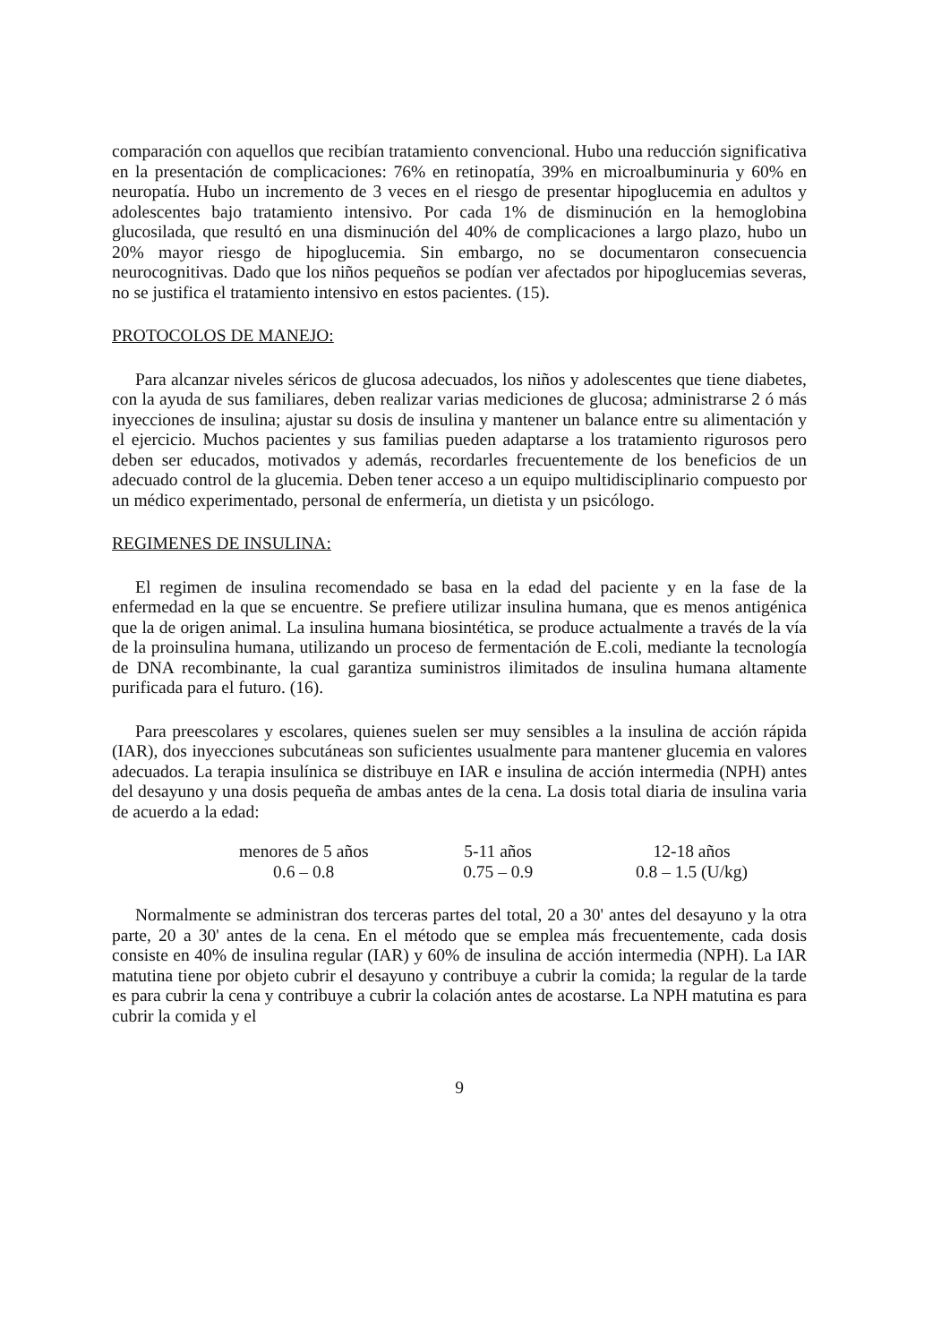comparación con aquellos que recibían tratamiento convencional. Hubo una reducción significativa en la presentación de complicaciones: 76% en retinopatía, 39% en microalbuminuria y 60% en neuropatía. Hubo un incremento de 3 veces en el riesgo de presentar hipoglucemia en adultos y adolescentes bajo tratamiento intensivo. Por cada 1% de disminución en la hemoglobina glucosilada, que resultó en una disminución del 40% de complicaciones a largo plazo, hubo un 20% mayor riesgo de hipoglucemia. Sin embargo, no se documentaron consecuencia neurocognitivas. Dado que los niños pequeños se podían ver afectados por hipoglucemias severas, no se justifica el tratamiento intensivo en estos pacientes. (15).
PROTOCOLOS DE MANEJO:
Para alcanzar niveles séricos de glucosa adecuados, los niños y adolescentes que tiene diabetes, con la ayuda de sus familiares, deben realizar varias mediciones de glucosa; administrarse 2 ó más inyecciones de insulina; ajustar su dosis de insulina y mantener un balance entre su alimentación y el ejercicio. Muchos pacientes y sus familias pueden adaptarse a los tratamiento rigurosos pero deben ser educados, motivados y además, recordarles frecuentemente de los beneficios de un adecuado control de la glucemia. Deben tener acceso a un equipo multidisciplinario compuesto por un médico experimentado, personal de enfermería, un dietista y un psicólogo.
REGIMENES DE INSULINA:
El regimen de insulina recomendado se basa en la edad del paciente y en la fase de la enfermedad en la que se encuentre. Se prefiere utilizar insulina humana, que es menos antigénica que la de origen animal. La insulina humana biosintética, se produce actualmente a través de la vía de la proinsulina humana, utilizando un proceso de fermentación de E.coli, mediante la tecnología de DNA recombinante, la cual garantiza suministros ilimitados de insulina humana altamente purificada para el futuro. (16).
Para preescolares y escolares, quienes suelen ser muy sensibles a la insulina de acción rápida (IAR), dos inyecciones subcutáneas son suficientes usualmente para mantener glucemia en valores adecuados. La terapia insulínica se distribuye en IAR e insulina de acción intermedia (NPH) antes del desayuno y una dosis pequeña de ambas antes de la cena. La dosis total diaria de insulina varia de acuerdo a la edad:
| menores de 5 años | 5-11 años | 12-18 años |
| 0.6 – 0.8 | 0.75 – 0.9 | 0.8 – 1.5 (U/kg) |
Normalmente se administran dos terceras partes del total, 20 a 30' antes del desayuno y la otra parte, 20 a 30' antes de la cena. En el método que se emplea más frecuentemente, cada dosis consiste en 40% de insulina regular (IAR) y 60% de insulina de acción intermedia (NPH). La IAR matutina tiene por objeto cubrir el desayuno y contribuye a cubrir la comida; la regular de la tarde es para cubrir la cena y contribuye a cubrir la colación antes de acostarse. La NPH matutina es para cubrir la comida y el
9